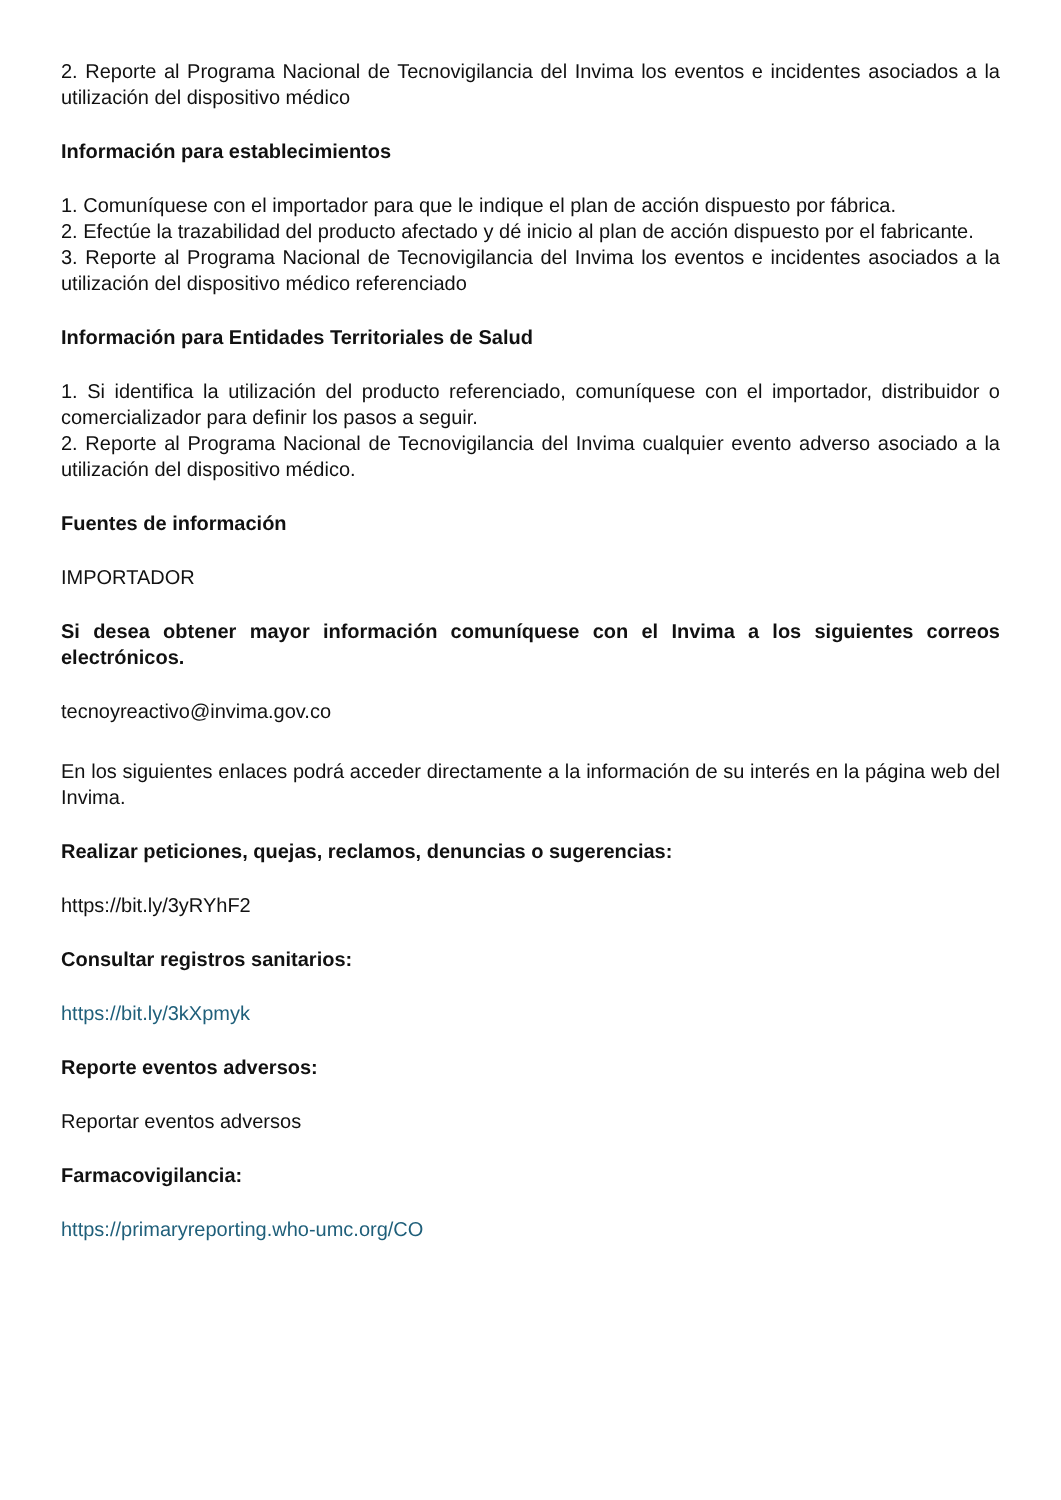2. Reporte al Programa Nacional de Tecnovigilancia del Invima los eventos e incidentes asociados a la utilización del dispositivo médico
Información para establecimientos
1. Comuníquese con el importador para que le indique el plan de acción dispuesto por fábrica.
2. Efectúe la trazabilidad del producto afectado y dé inicio al plan de acción dispuesto por el fabricante.
3. Reporte al Programa Nacional de Tecnovigilancia del Invima los eventos e incidentes asociados a la utilización del dispositivo médico referenciado
Información para Entidades Territoriales de Salud
1. Si identifica la utilización del producto referenciado, comuníquese con el importador, distribuidor o comercializador para definir los pasos a seguir.
2. Reporte al Programa Nacional de Tecnovigilancia del Invima cualquier evento adverso asociado a la utilización del dispositivo médico.
Fuentes de información
IMPORTADOR
Si desea obtener mayor información comuníquese con el Invima a los siguientes correos electrónicos.
tecnoyreactivo@invima.gov.co
En los siguientes enlaces podrá acceder directamente a la información de su interés en la página web del Invima.
Realizar peticiones, quejas, reclamos, denuncias o sugerencias:
https://bit.ly/3yRYhF2
Consultar registros sanitarios:
https://bit.ly/3kXpmyk
Reporte eventos adversos:
Reportar eventos adversos
Farmacovigilancia:
https://primaryreporting.who-umc.org/CO